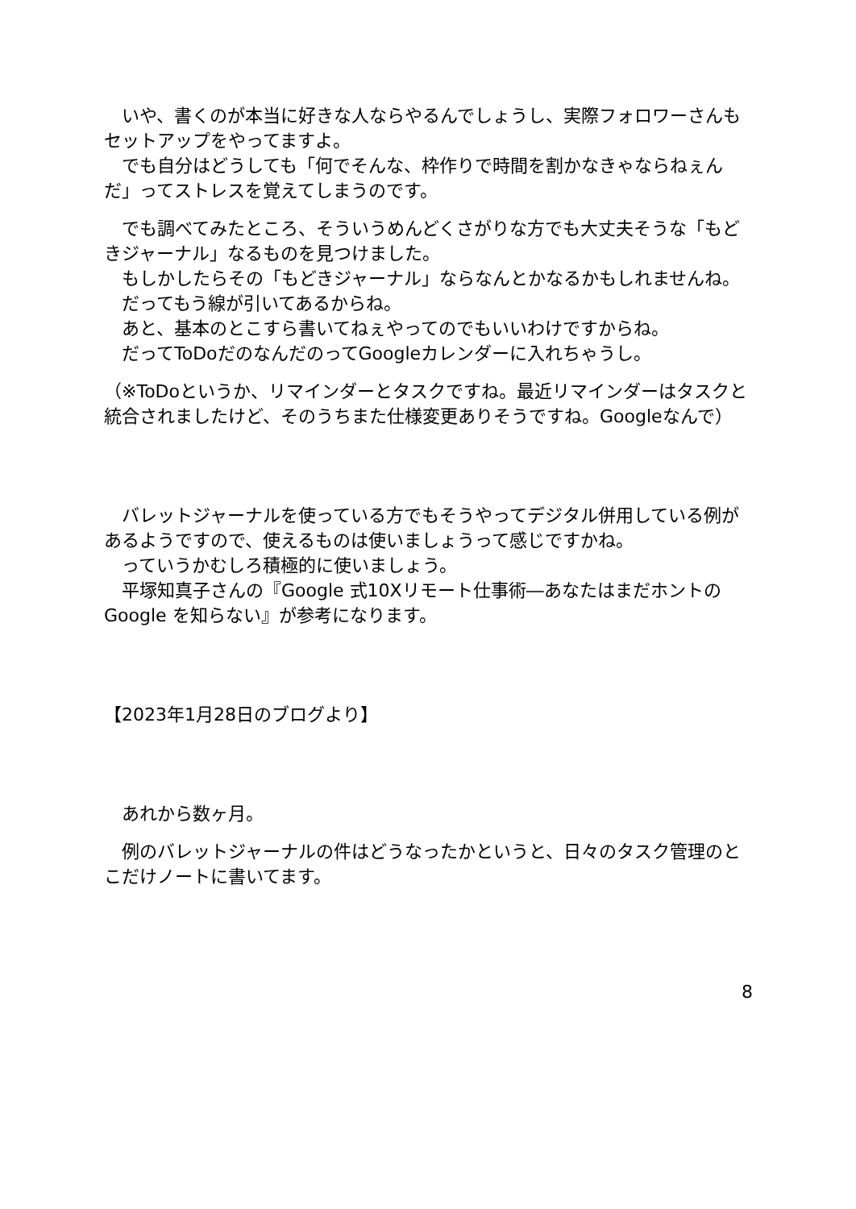いや、書くのが本当に好きな人ならやるんでしょうし、実際フォロワーさんもセットアップをやってますよ。
　でも自分はどうしても「何でそんな、枠作りで時間を割かなきゃならねぇんだ」ってストレスを覚えてしまうのです。
　でも調べてみたところ、そういうめんどくさがりな方でも大丈夫そうな「もどきジャーナル」なるものを見つけました。
　もしかしたらその「もどきジャーナル」ならなんとかなるかもしれませんね。
　だってもう線が引いてあるからね。
　あと、基本のとこすら書いてねぇやってのでもいいわけですからね。
　だってToDoだのなんだのってGoogleカレンダーに入れちゃうし。
（※ToDoというか、リマインダーとタスクですね。最近リマインダーはタスクと統合されましたけど、そのうちまた仕様変更ありそうですね。Googleなんで）
　バレットジャーナルを使っている方でもそうやってデジタル併用している例があるようですので、使えるものは使いましょうって感じですかね。
　っていうかむしろ積極的に使いましょう。
　平塚知真子さんの『Google 式10Xリモート仕事術―あなたはまだホントの Google を知らない』が参考になります。
【2023年1月28日のブログより】
　あれから数ヶ月。
　例のバレットジャーナルの件はどうなったかというと、日々のタスク管理のとこだけノートに書いてます。
8